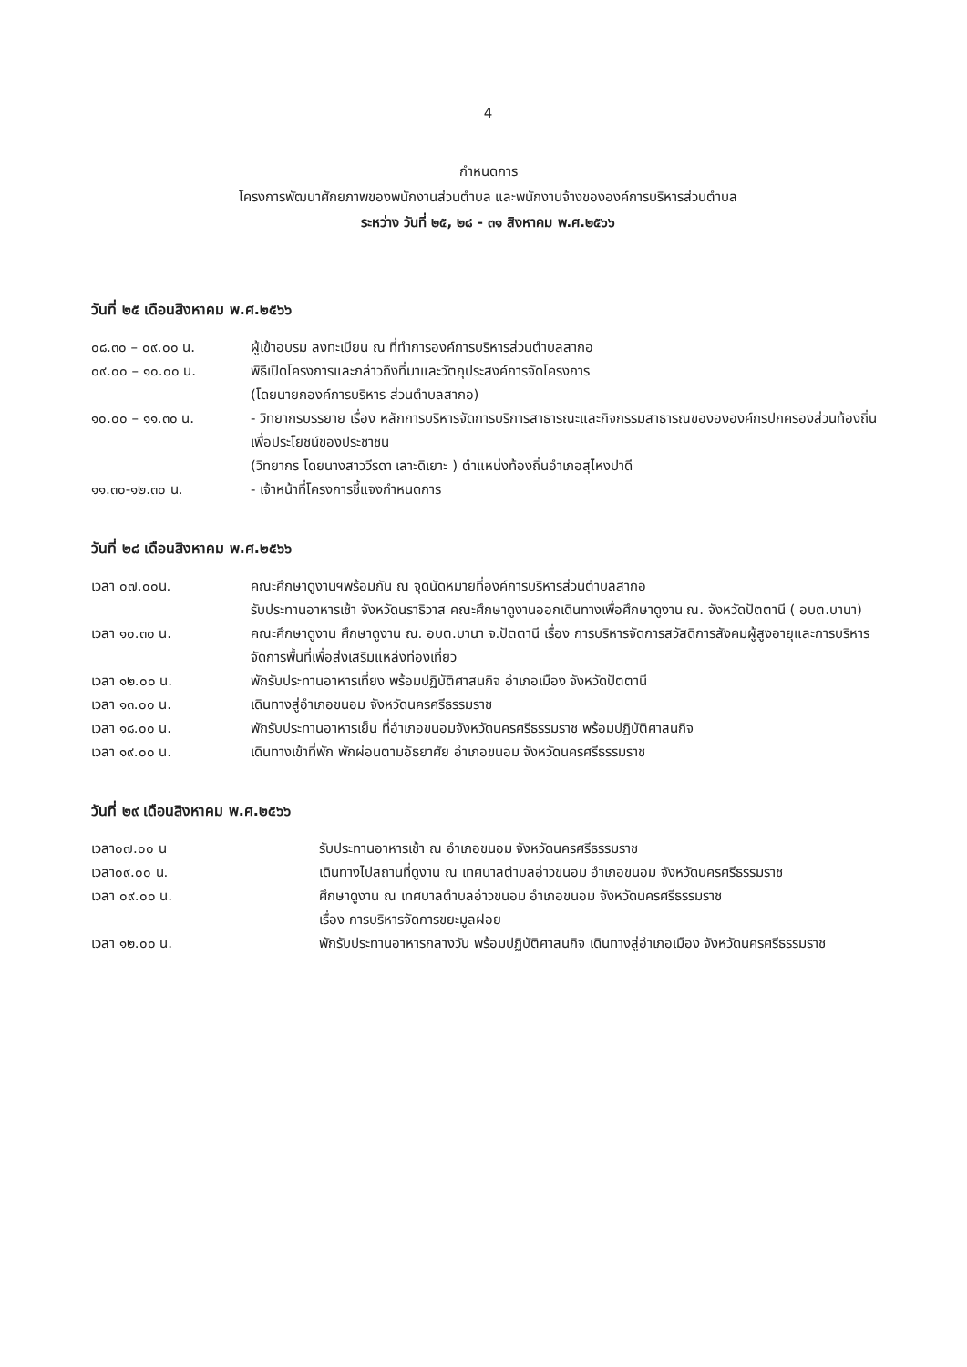4
กำหนดการ
โครงการพัฒนาศักยภาพของพนักงานส่วนตำบล และพนักงานจ้างขององค์การบริหารส่วนตำบล
ระหว่าง วันที่ ๒๕, ๒๘ - ๓๑ สิงหาคม พ.ศ.๒๕๖๖
วันที่ ๒๕ เดือนสิงหาคม พ.ศ.๒๕๖๖
๐๘.๓๐ – ๐๙.๐๐ น. ผู้เข้าอบรม ลงทะเบียน ณ ที่ทำการองค์การบริหารส่วนตำบลสากอ
๐๙.๐๐ – ๑๐.๐๐ น. พิธีเปิดโครงการและกล่าวถึงที่มาและวัตถุประสงค์การจัดโครงการ
(โดยนายกองค์การบริหาร ส่วนตำบลสากอ)
๑๐.๐๐ – ๑๑.๓๐ น. - วิทยากรบรรยาย เรื่อง หลักการบริหารจัดการบริการสาธารณะและกิจกรรมสาธารณของององค์กรปกครองส่วนท้องถิ่นเพื่อประโยชน์ของประชาชน
(วิทยากร โดยนางสาววีรดา เลาะดิเยาะ ) ตำแหน่งท้องถิ่นอำเภอสุไหงปาดี
๑๑.๓๐-๑๒.๓๐ น. - เจ้าหน้าที่โครงการชี้แจงกำหนดการ
วันที่ ๒๘ เดือนสิงหาคม พ.ศ.๒๕๖๖
เวลา ๐๗.๐๐น. คณะศึกษาดูงานฯพร้อมกัน ณ จุดนัดหมายที่องค์การบริหารส่วนตำบลสากอ
รับประทานอาหารเช้า จังหวัดนราธิวาส คณะศึกษาดูงานออกเดินทางเพื่อศึกษาดูงาน ณ. จังหวัดปัตตานี ( อบต.บานา)
เวลา ๑๐.๓๐ น. คณะศึกษาดูงาน ศึกษาดูงาน ณ. อบต.บานา จ.ปัตตานี เรื่อง การบริหารจัดการสวัสดิการสังคมผู้สูงอายุและการบริหารจัดการพื้นที่เพื่อส่งเสริมแหล่งท่องเที่ยว
เวลา ๑๒.๐๐ น. พักรับประทานอาหารเที่ยง พร้อมปฏิบัติศาสนกิจ อำเภอเมือง จังหวัดปัตตานี
เวลา ๑๓.๐๐ น. เดินทางสู่อำเภอขนอม จังหวัดนครศรีธรรมราช
เวลา ๑๘.๐๐ น. พักรับประทานอาหารเย็น ที่อำเภอขนอมจังหวัดนครศรีธรรมราช พร้อมปฏิบัติศาสนกิจ
เวลา ๑๙.๐๐ น. เดินทางเข้าที่พัก พักผ่อนตามอัธยาศัย อำเภอขนอม จังหวัดนครศรีธรรมราช
วันที่ ๒๙ เดือนสิงหาคม พ.ศ.๒๕๖๖
เวลา๐๗.๐๐ น รับประทานอาหารเช้า ณ อำเภอขนอม จังหวัดนครศรีธรรมราช
เวลา๐๙.๐๐ น. เดินทางไปสถานที่ดูงาน ณ เทศบาลตำบลอ่าวขนอม อำเภอขนอม จังหวัดนครศรีธรรมราช
เวลา ๐๙.๐๐ น. ศึกษาดูงาน ณ เทศบาลตำบลอ่าวขนอม อำเภอขนอม จังหวัดนครศรีธรรมราช
เรื่อง การบริหารจัดการขยะมูลฝอย
เวลา ๑๒.๐๐ น. พักรับประทานอาหารกลางวัน พร้อมปฏิบัติศาสนกิจ เดินทางสู่อำเภอเมือง จังหวัดนครศรีธรรมราช